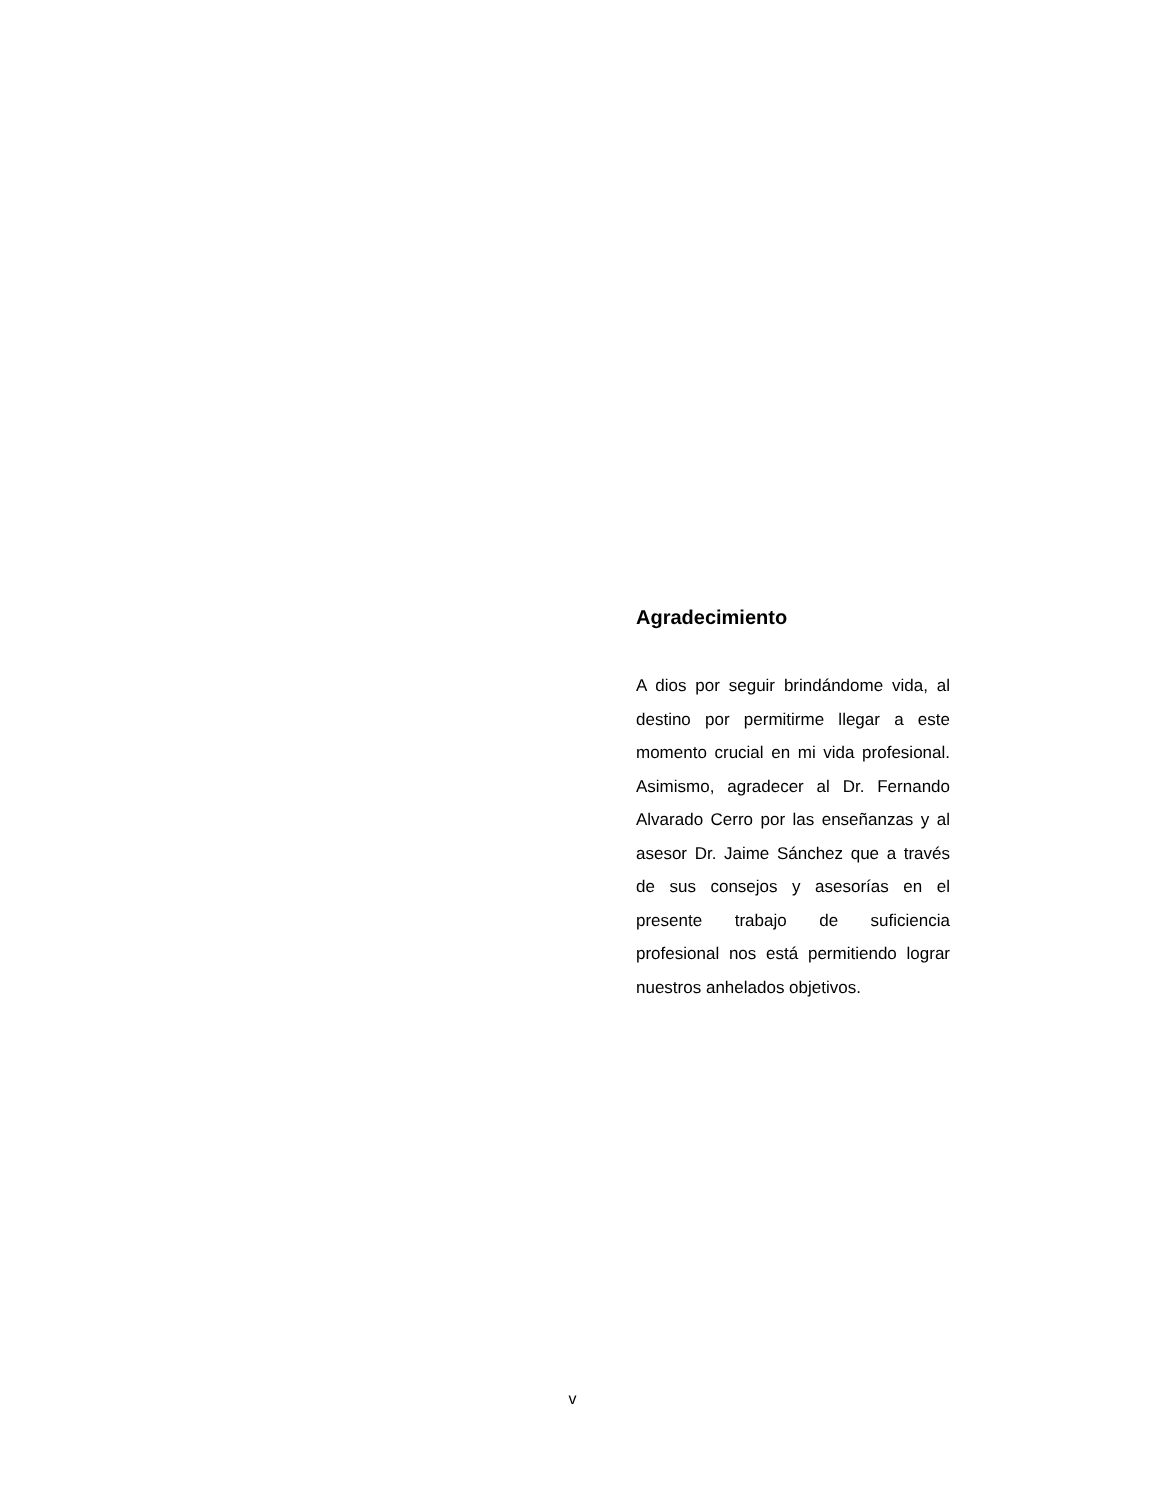Agradecimiento
A dios por seguir brindándome vida, al destino por permitirme llegar a este momento crucial en mi vida profesional. Asimismo, agradecer al Dr. Fernando Alvarado Cerro por las enseñanzas y al asesor Dr. Jaime Sánchez que a través de sus consejos y asesorías en el presente trabajo de suficiencia profesional nos está permitiendo lograr nuestros anhelados objetivos.
v